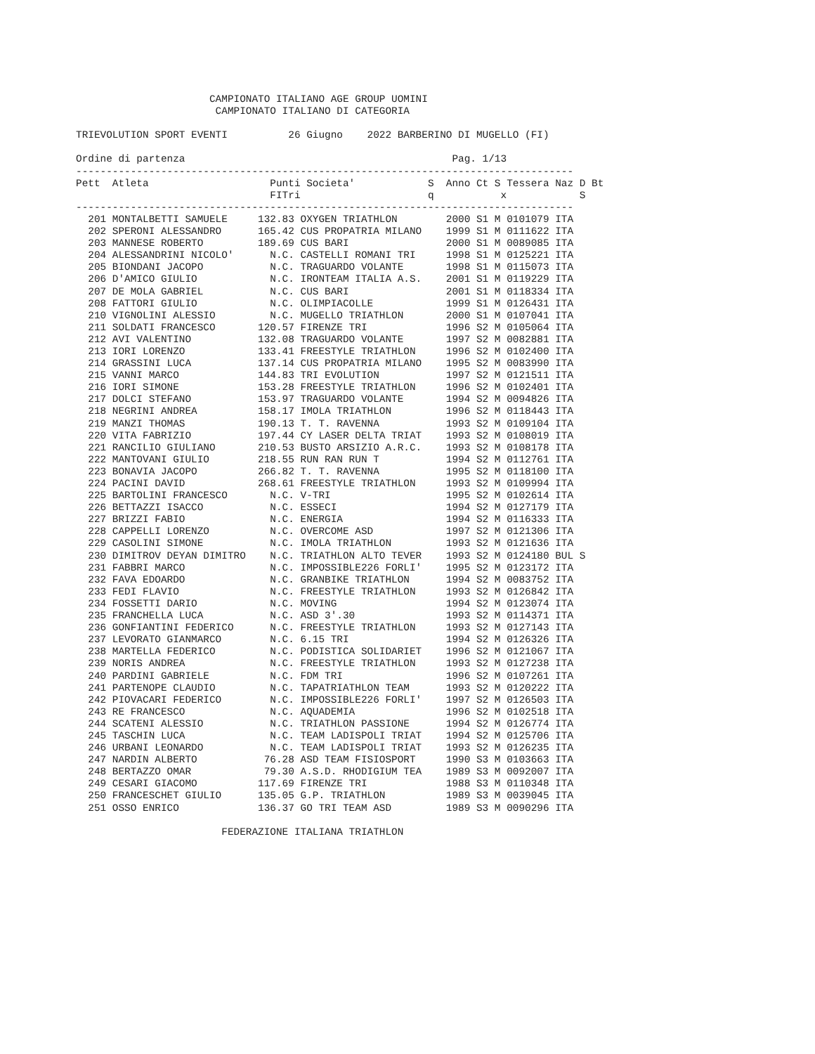CAMPIONATO ITALIANO AGE GROUP UOMINI
                       CAMPIONATO ITALIANO DI CATEGORIA

TRIEVOLUTION SPORT EVENTI          26 Giugno    2022 BARBERINO DI MUGELLO (FI)

Ordine di partenza                                            Pag. 1/13
----------------------------------------------------------------------------------
Pett  Atleta                    Punti Societa'            S  Anno Ct S Tessera Naz D Bt
                                FITri                     q           x            S
----------------------------------------------------------------------------------
  201 MONTALBETTI SAMUELE     132.83 OXYGEN TRIATHLON        2000 S1 M 0101079 ITA
  202 SPERONI ALESSANDRO      165.42 CUS PROPATRIA MILANO    1999 S1 M 0111622 ITA
  203 MANNESE ROBERTO         189.69 CUS BARI                2000 S1 M 0089085 ITA
  204 ALESSANDRINI NICOLO'      N.C. CASTELLI ROMANI TRI     1998 S1 M 0125221 ITA
  205 BIONDANI JACOPO           N.C. TRAGUARDO VOLANTE       1998 S1 M 0115073 ITA
  206 D'AMICO GIULIO            N.C. IRONTEAM ITALIA A.S.    2001 S1 M 0119229 ITA
  207 DE MOLA GABRIEL           N.C. CUS BARI                2001 S1 M 0118334 ITA
  208 FATTORI GIULIO            N.C. OLIMPIACOLLE            1999 S1 M 0126431 ITA
  210 VIGNOLINI ALESSIO         N.C. MUGELLO TRIATHLON       2000 S1 M 0107041 ITA
  211 SOLDATI FRANCESCO       120.57 FIRENZE TRI             1996 S2 M 0105064 ITA
  212 AVI VALENTINO           132.08 TRAGUARDO VOLANTE       1997 S2 M 0082881 ITA
  213 IORI LORENZO            133.41 FREESTYLE TRIATHLON     1996 S2 M 0102400 ITA
  214 GRASSINI LUCA           137.14 CUS PROPATRIA MILANO    1995 S2 M 0083990 ITA
  215 VANNI MARCO             144.83 TRI EVOLUTION           1997 S2 M 0121511 ITA
  216 IORI SIMONE             153.28 FREESTYLE TRIATHLON     1996 S2 M 0102401 ITA
  217 DOLCI STEFANO           153.97 TRAGUARDO VOLANTE       1994 S2 M 0094826 ITA
  218 NEGRINI ANDREA          158.17 IMOLA TRIATHLON         1996 S2 M 0118443 ITA
  219 MANZI THOMAS            190.13 T. T. RAVENNA           1993 S2 M 0109104 ITA
  220 VITA FABRIZIO           197.44 CY LASER DELTA TRIAT    1993 S2 M 0108019 ITA
  221 RANCILIO GIULIANO       210.53 BUSTO ARSIZIO A.R.C.    1993 S2 M 0108178 ITA
  222 MANTOVANI GIULIO        218.55 RUN RAN RUN T           1994 S2 M 0112761 ITA
  223 BONAVIA JACOPO          266.82 T. T. RAVENNA           1995 S2 M 0118100 ITA
  224 PACINI DAVID            268.61 FREESTYLE TRIATHLON     1993 S2 M 0109994 ITA
  225 BARTOLINI FRANCESCO       N.C. V-TRI                   1995 S2 M 0102614 ITA
  226 BETTAZZI ISACCO           N.C. ESSECI                  1994 S2 M 0127179 ITA
  227 BRIZZI FABIO              N.C. ENERGIA                 1994 S2 M 0116333 ITA
  228 CAPPELLI LORENZO          N.C. OVERCOME ASD            1997 S2 M 0121306 ITA
  229 CASOLINI SIMONE           N.C. IMOLA TRIATHLON         1993 S2 M 0121636 ITA
  230 DIMITROV DEYAN DIMITRO    N.C. TRIATHLON ALTO TEVER    1993 S2 M 0124180 BUL S
  231 FABBRI MARCO              N.C. IMPOSSIBLE226 FORLI'    1995 S2 M 0123172 ITA
  232 FAVA EDOARDO              N.C. GRANBIKE TRIATHLON      1994 S2 M 0083752 ITA
  233 FEDI FLAVIO               N.C. FREESTYLE TRIATHLON     1993 S2 M 0126842 ITA
  234 FOSSETTI DARIO            N.C. MOVING                  1994 S2 M 0123074 ITA
  235 FRANCHELLA LUCA           N.C. ASD 3'.30               1993 S2 M 0114371 ITA
  236 GONFIANTINI FEDERICO      N.C. FREESTYLE TRIATHLON     1993 S2 M 0127143 ITA
  237 LEVORATO GIANMARCO        N.C. 6.15 TRI                1994 S2 M 0126326 ITA
  238 MARTELLA FEDERICO         N.C. PODISTICA SOLIDARIET    1996 S2 M 0121067 ITA
  239 NORIS ANDREA              N.C. FREESTYLE TRIATHLON     1993 S2 M 0127238 ITA
  240 PARDINI GABRIELE          N.C. FDM TRI                 1996 S2 M 0107261 ITA
  241 PARTENOPE CLAUDIO         N.C. TAPATRIATHLON TEAM      1993 S2 M 0120222 ITA
  242 PIOVACARI FEDERICO        N.C. IMPOSSIBLE226 FORLI'    1997 S2 M 0126503 ITA
  243 RE FRANCESCO              N.C. AQUADEMIA               1996 S2 M 0102518 ITA
  244 SCATENI ALESSIO           N.C. TRIATHLON PASSIONE      1994 S2 M 0126774 ITA
  245 TASCHIN LUCA              N.C. TEAM LADISPOLI TRIAT    1994 S2 M 0125706 ITA
  246 URBANI LEONARDO           N.C. TEAM LADISPOLI TRIAT    1993 S2 M 0126235 ITA
  247 NARDIN ALBERTO           76.28 ASD TEAM FISIOSPORT     1990 S3 M 0103663 ITA
  248 BERTAZZO OMAR            79.30 A.S.D. RHODIGIUM TEA    1989 S3 M 0092007 ITA
  249 CESARI GIACOMO          117.69 FIRENZE TRI             1988 S3 M 0110348 ITA
  250 FRANCESCHET GIULIO      135.05 G.P. TRIATHLON          1989 S3 M 0039045 ITA
  251 OSSO ENRICO             136.37 GO TRI TEAM ASD         1989 S3 M 0090296 ITA

                        FEDERAZIONE ITALIANA TRIATHLON